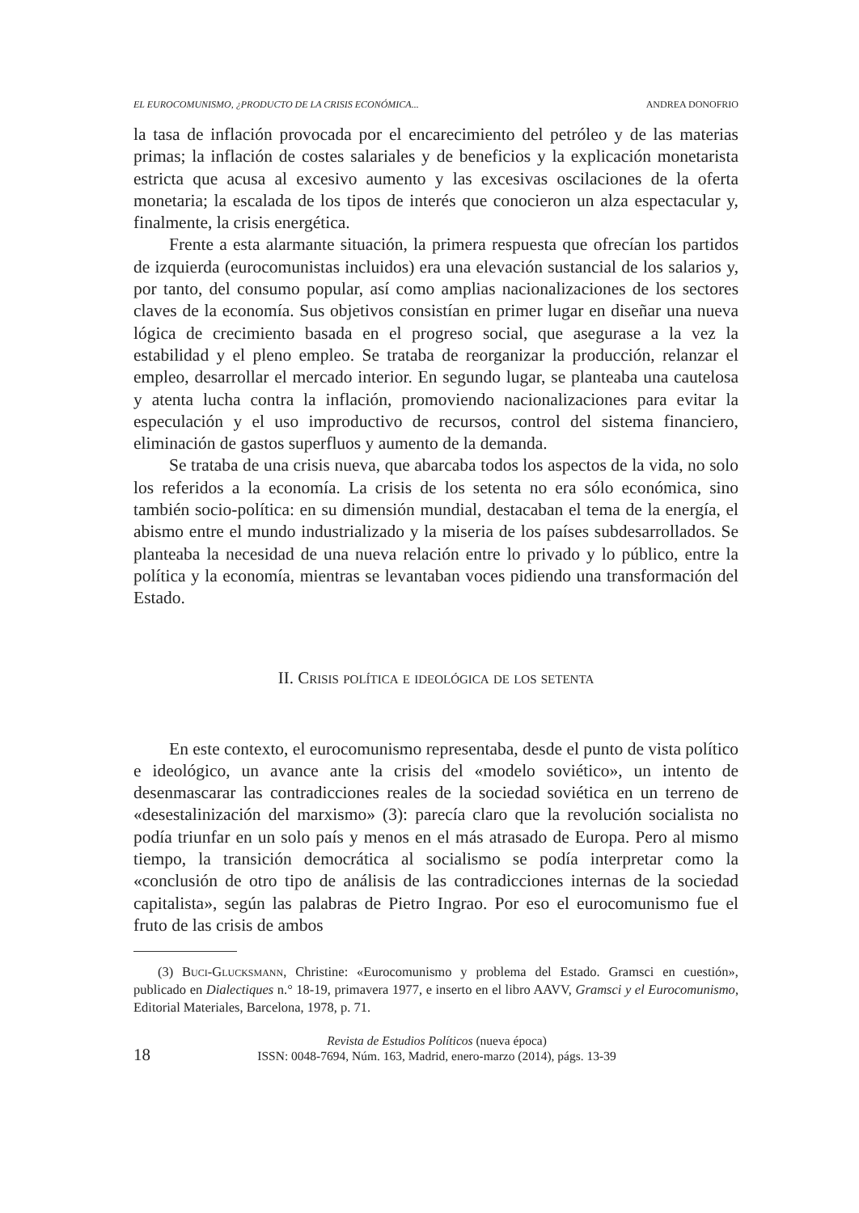EL EUROCOMUNISMO, ¿PRODUCTO DE LA CRISIS ECONÓMICA... ANDREA DONOFRIO
la tasa de inflación provocada por el encarecimiento del petróleo y de las materias primas; la inflación de costes salariales y de beneficios y la explicación monetarista estricta que acusa al excesivo aumento y las excesivas oscilaciones de la oferta monetaria; la escalada de los tipos de interés que conocieron un alza espectacular y, finalmente, la crisis energética.
Frente a esta alarmante situación, la primera respuesta que ofrecían los partidos de izquierda (eurocomunistas incluidos) era una elevación sustancial de los salarios y, por tanto, del consumo popular, así como amplias nacionalizaciones de los sectores claves de la economía. Sus objetivos consistían en primer lugar en diseñar una nueva lógica de crecimiento basada en el progreso social, que asegurase a la vez la estabilidad y el pleno empleo. Se trataba de reorganizar la producción, relanzar el empleo, desarrollar el mercado interior. En segundo lugar, se planteaba una cautelosa y atenta lucha contra la inflación, promoviendo nacionalizaciones para evitar la especulación y el uso improductivo de recursos, control del sistema financiero, eliminación de gastos superfluos y aumento de la demanda.
Se trataba de una crisis nueva, que abarcaba todos los aspectos de la vida, no solo los referidos a la economía. La crisis de los setenta no era sólo económica, sino también socio-política: en su dimensión mundial, destacaban el tema de la energía, el abismo entre el mundo industrializado y la miseria de los países subdesarrollados. Se planteaba la necesidad de una nueva relación entre lo privado y lo público, entre la política y la economía, mientras se levantaban voces pidiendo una transformación del Estado.
II. Crisis política e ideológica de los setenta
En este contexto, el eurocomunismo representaba, desde el punto de vista político e ideológico, un avance ante la crisis del «modelo soviético», un intento de desenmascarar las contradicciones reales de la sociedad soviética en un terreno de «desestalinización del marxismo» (3): parecía claro que la revolución socialista no podía triunfar en un solo país y menos en el más atrasado de Europa. Pero al mismo tiempo, la transición democrática al socialismo se podía interpretar como la «conclusión de otro tipo de análisis de las contradicciones internas de la sociedad capitalista», según las palabras de Pietro Ingrao. Por eso el eurocomunismo fue el fruto de las crisis de ambos
(3) Buci-Glucksmann, Christine: «Eurocomunismo y problema del Estado. Gramsci en cuestión», publicado en Dialectiques n.° 18-19, primavera 1977, e inserto en el libro AAVV, Gramsci y el Eurocomunismo, Editorial Materiales, Barcelona, 1978, p. 71.
18
Revista de Estudios Políticos (nueva época)
ISSN: 0048-7694, Núm. 163, Madrid, enero-marzo (2014), págs. 13-39